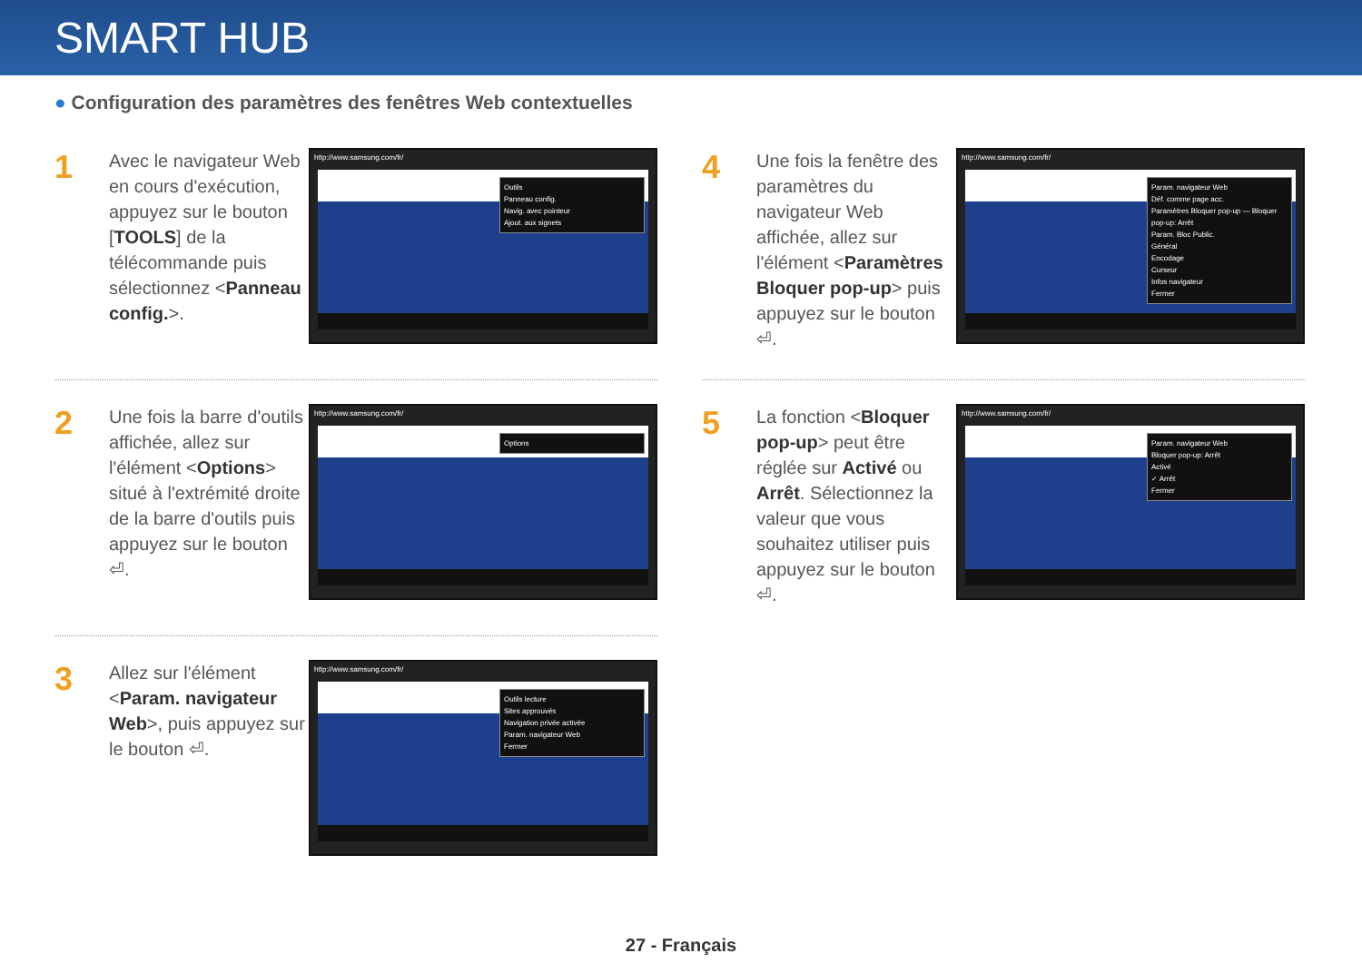SMART HUB
● Configuration des paramètres des fenêtres Web contextuelles
1
Avec le navigateur Web en cours d'exécution, appuyez sur le bouton [TOOLS] de la télécommande puis sélectionnez <Panneau config.>.
http://www.samsung.com/fr/
Outils
Panneau config.
Navig. avec pointeur
Ajout. aux signets
2
Une fois la barre d'outils affichée, allez sur l'élément <Options> situé à l'extrémité droite de la barre d'outils puis appuyez sur le bouton ⏎.
http://www.samsung.com/fr/
Options
3
Allez sur l'élément <Param. navigateur Web>, puis appuyez sur le bouton ⏎.
http://www.samsung.com/fr/
Outils lecture
Sites approuvés
Navigation privée activée
Param. navigateur Web
Fermer
4
Une fois la fenêtre des paramètres du navigateur Web affichée, allez sur l'élément <Paramètres Bloquer pop-up> puis appuyez sur le bouton ⏎.
http://www.samsung.com/fr/
Param. navigateur Web
Déf. comme page acc.
Paramètres Bloquer pop-up — Bloquer pop-up: Arrêt
Param. Bloc Public.
Général
Encodage
Curseur
Infos navigateur
Fermer
5
La fonction <Bloquer pop-up> peut être réglée sur Activé ou Arrêt. Sélectionnez la valeur que vous souhaitez utiliser puis appuyez sur le bouton ⏎.
http://www.samsung.com/fr/
Param. navigateur Web
Bloquer pop-up: Arrêt
Activé
✓ Arrêt
Fermer
27 - Français